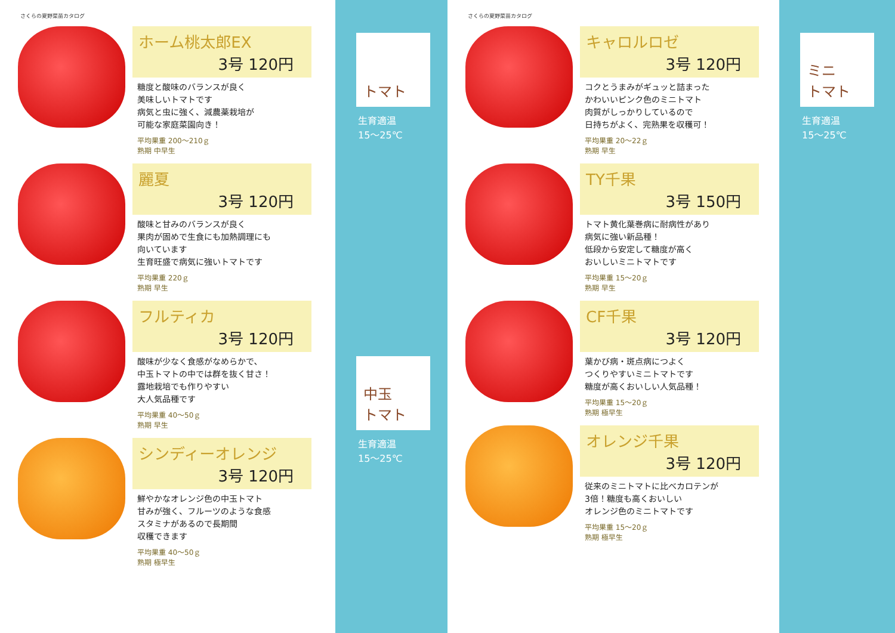さくらの夏野菜苗カタログ
ホーム桃太郎EX
3号 120円
糖度と酸味のバランスが良く
美味しいトマトです
病気と虫に強く、減農薬栽培が
可能な家庭菜園向き！
平均果重 200～210ｇ
熟期 中早生
麗夏
3号 120円
酸味と甘みのバランスが良く
果肉が固めで生食にも加熱調理にも
向いています
生育旺盛で病気に強いトマトです
平均果重 220ｇ
熟期 早生
フルティカ
3号 120円
酸味が少なく食感がなめらかで、
中玉トマトの中では群を抜く甘さ！
露地栽培でも作りやすい
大人気品種です
平均果重 40～50ｇ
熟期 早生
シンディーオレンジ
3号 120円
鮮やかなオレンジ色の中玉トマト
甘みが強く、フルーツのような食感
スタミナがあるので長期間
収穫できます
平均果重 40～50ｇ
熟期 極早生
トマト
生育適温
15～25℃
中玉
トマト
生育適温
15～25℃
さくらの夏野菜苗カタログ
キャロルロゼ
3号 120円
コクとうまみがギュッと詰まった
かわいいピンク色のミニトマト
肉質がしっかりしているので
日持ちがよく、完熟果を収穫可！
平均果重 20～22ｇ
熟期 早生
TY千果
3号 150円
トマト黄化葉巻病に耐病性があり
病気に強い新品種！
低段から安定して糖度が高く
おいしいミニトマトです
平均果重 15～20ｇ
熟期 早生
CF千果
3号 120円
葉かび病・斑点病につよく
つくりやすいミニトマトです
糖度が高くおいしい人気品種！
平均果重 15～20ｇ
熟期 極早生
オレンジ千果
3号 120円
従来のミニトマトに比べカロテンが
3倍！糖度も高くおいしい
オレンジ色のミニトマトです
平均果重 15～20ｇ
熟期 極早生
ミニ
トマト
生育適温
15～25℃